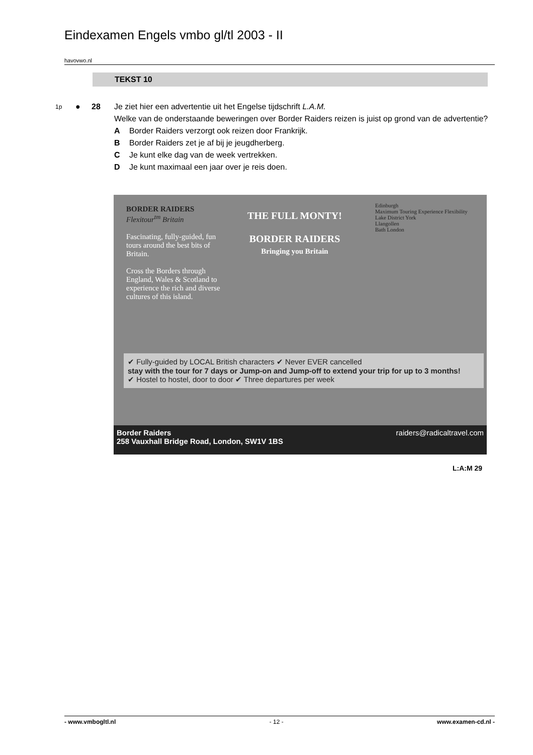Eindexamen Engels vmbo gl/tl 2003 - II
havovwo.nl
TEKST 10
1p
● 28 Je ziet hier een advertentie uit het Engelse tijdschrift L.A.M.
Welke van de onderstaande beweringen over Border Raiders reizen is juist op grond van de advertentie?
A Border Raiders verzorgt ook reizen door Frankrijk.
B Border Raiders zet je af bij je jeugdherberg.
C Je kunt elke dag van de week vertrekken.
D Je kunt maximaal een jaar over je reis doen.
BORDER RAIDERS
Flexitour<sup>tm</sup> Britain
Fascinating, fully-guided, fun tours around the best bits of Britain.
Cross the Borders through England, Wales & Scotland to experience the rich and diverse cultures of this island.
THE FULL MONTY!
BORDER RAIDERS
Bringing you Britain
Edinburgh
Maximum Touring Experience Flexibility
Lake District York
Llangollen
Bath London
✔ Fully-guided by LOCAL British characters ✔ Never EVER cancelled
stay with the tour for 7 days or Jump-on and Jump-off to extend your trip for up to 3 months!
✔ Hostel to hostel, door to door ✔ Three departures per week
Border Raiders
258 Vauxhall Bridge Road, London, SW1V 1BS
raiders@radicaltravel.com
L:A:M 29
- www.vmbogltl.nl - 12 - www.examen-cd.nl -